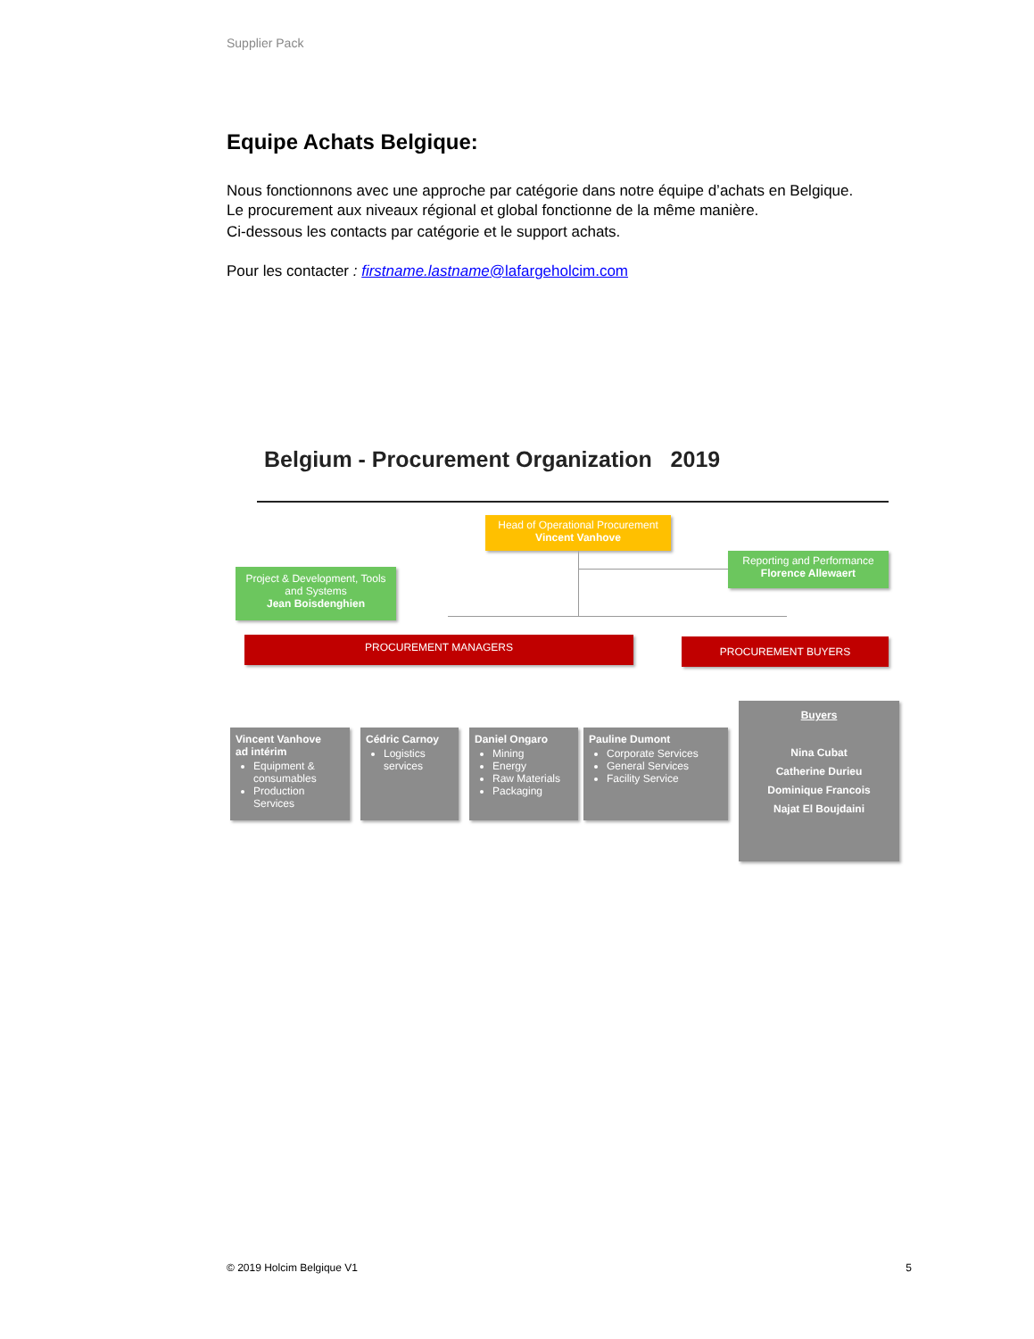Supplier Pack
Equipe Achats Belgique:
Nous fonctionnons avec une approche par catégorie dans notre équipe d’achats en Belgique.
Le procurement aux niveaux régional et global fonctionne de la même manière.
Ci-dessous les contacts par catégorie et le support achats.
Pour les contacter : firstname.lastname@lafargeholcim.com
Belgium - Procurement Organization 2019
Head of Operational Procurement
Vincent Vanhove
Reporting and Performance
Florence Allewaert
Project & Development, Tools and Systems
Jean Boisdenghien
PROCUREMENT MANAGERS PROCUREMENT BUYERS
Vincent Vanhove
ad intérim
Equipment & consumables
Production Services
Cédric Carnoy
Logistics services
Daniel Ongaro
Mining
Energy
Raw Materials
Packaging
Pauline Dumont
Corporate Services
General Services
Facility Service
Buyers
Nina Cubat
Catherine Durieu
Dominique Francois
Najat El Boujdaini
© 2019 Holcim Belgique V1 5